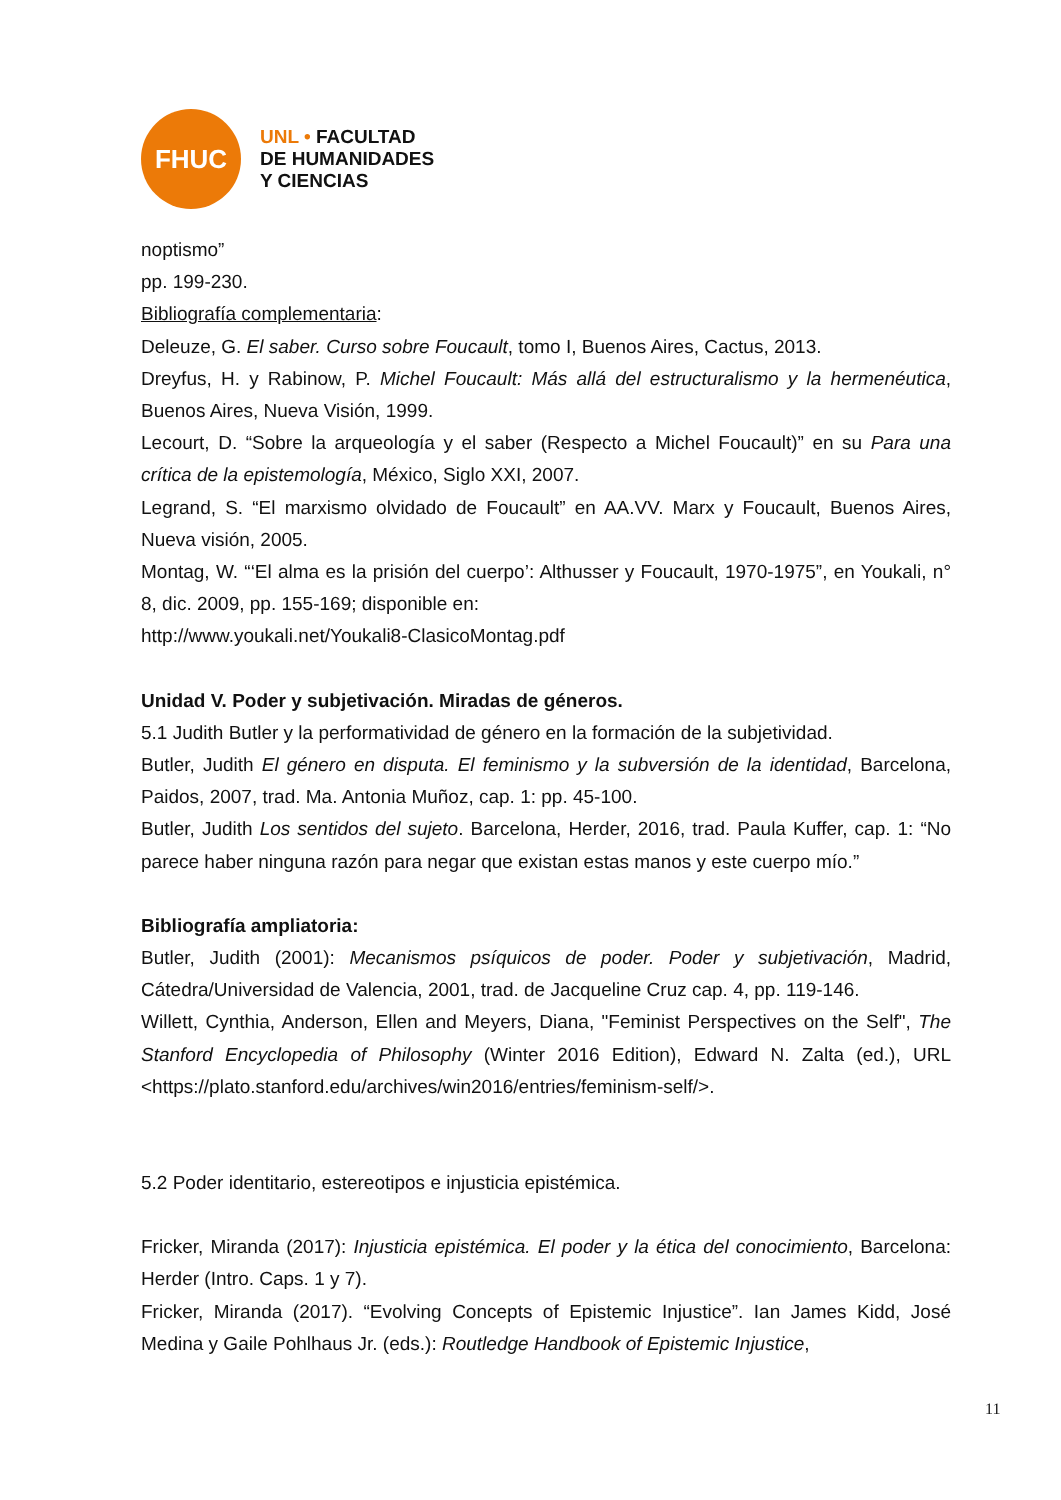FHUC
UNL • FACULTAD
DE HUMANIDADES
Y CIENCIAS
noptismo”
pp. 199-230.
Bibliografía complementaria:
Deleuze, G. El saber. Curso sobre Foucault, tomo I, Buenos Aires, Cactus, 2013.
Dreyfus, H. y Rabinow, P. Michel Foucault: Más allá del estructuralismo y la herme­néutica, Buenos Aires, Nueva Visión, 1999.
Lecourt, D. “Sobre la arqueología y el saber (Respecto a Michel Foucault)” en su Para una crítica de la epistemología, México, Siglo XXI, 2007.
Legrand, S. “El marxismo olvidado de Foucault” en AA.VV. Marx y Foucault, Bue­nos Aires, Nueva visión, 2005.
Montag, W. “‘El alma es la prisión del cuerpo’: Althusser y Foucault, 1970-1975”, en Youkali, n° 8, dic. 2009, pp. 155-169; disponible en:
http://www.youkali.net/Youkali8-ClasicoMontag.pdf
Unidad V. Poder y subjetivación. Miradas de géneros.
5.1 Judith Butler y la performatividad de género en la formación de la subjetividad.
Butler, Judith El género en disputa. El feminismo y la subversión de la identidad, Barce­lona, Paidos, 2007, trad. Ma. Antonia Muñoz, cap. 1: pp. 45-100.
Butler, Judith Los sentidos del sujeto. Barcelona, Herder, 2016, trad. Paula Kuffer, cap. 1: “No parece haber ninguna razón para negar que existan estas manos y este cuerpo mío.”
Bibliografía ampliatoria:
Butler, Judith (2001): Mecanismos psíquicos de poder. Poder y subjetivación, Madrid, Cátedra/Universidad de Valencia, 2001, trad. de Jacqueline Cruz cap. 4, pp. 119-146.
Willett, Cynthia, Anderson, Ellen and Meyers, Diana, "Feminist Perspectives on the Self", The Stanford Encyclopedia of Philosophy (Winter 2016 Edition), Edward N. Zalta (ed.), URL <https://plato.stanford.edu/archives/win2016/entries/feminism-self/>.
5.2 Poder identitario, estereotipos e injusticia epistémica.
Fricker, Miranda (2017): Injusticia epistémica. El poder y la ética del conocimiento, Barce­lona: Herder (Intro. Caps. 1 y 7).
Fricker, Miranda (2017). “Evolving Concepts of Epistemic Injustice”. Ian James Kidd, José Medina y Gaile Pohlhaus Jr. (eds.): Routledge Handbook of Epistemic Injustice,
11